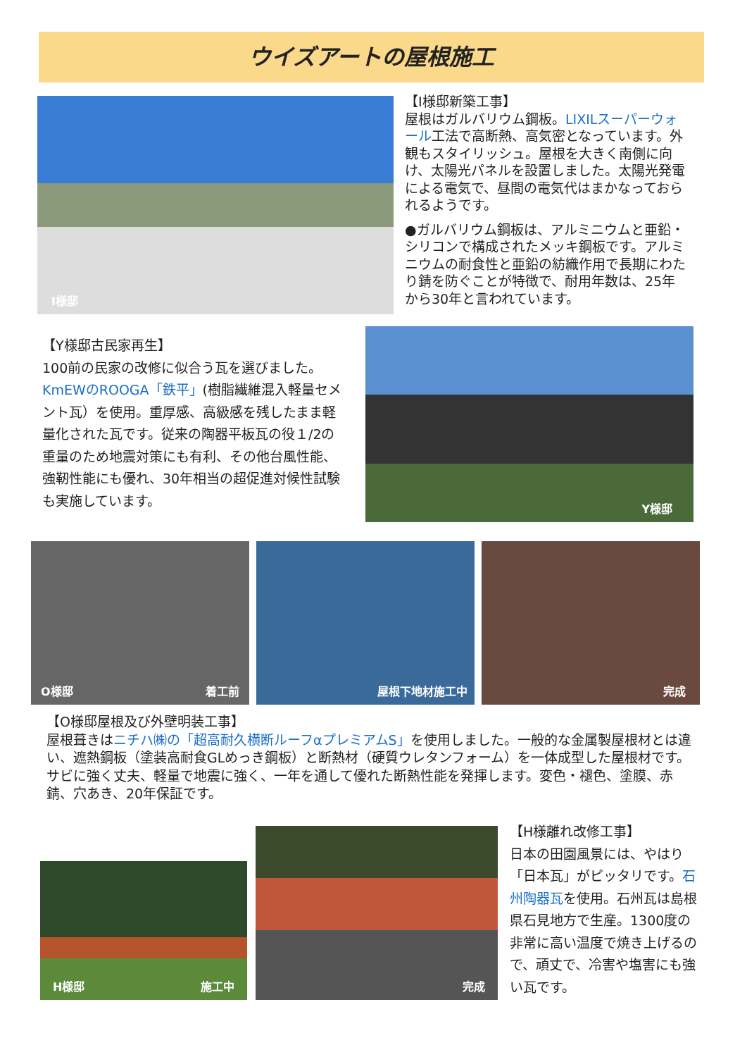ウイズアートの屋根施工
I様邸
【I様邸新築工事】
屋根はガルバリウム鋼板。LIXILスーパーウォール工法で高断熱、高気密となっています。外観もスタイリッシュ。屋根を大きく南側に向け、太陽光パネルを設置しました。太陽光発電による電気で、昼間の電気代はまかなっておられるようです。
●ガルバリウム鋼板は、アルミニウムと亜鉛・シリコンで構成されたメッキ鋼板です。アルミニウムの耐食性と亜鉛の紡織作用で長期にわたり錆を防ぐことが特徴で、耐用年数は、25年から30年と言われています。
【Y様邸古民家再生】
100前の民家の改修に似合う瓦を選びました。KmEWのROOGA「鉄平」(樹脂繊維混入軽量セメント瓦）を使用。重厚感、高級感を残したまま軽量化された瓦です。従来の陶器平板瓦の役１/2の重量のため地震対策にも有利、その他台風性能、強靭性能にも優れ、30年相当の超促進対候性試験も実施しています。
Y様邸
O様邸 着工前
屋根下地材施工中
完成
【O様邸屋根及び外壁明装工事】
屋根葺きはニチハ㈱の「超高耐久横断ルーフαプレミアムS」を使用しました。一般的な金属製屋根材とは違い、遮熱鋼板（塗装高耐食GLめっき鋼板）と断熱材（硬質ウレタンフォーム）を一体成型した屋根材です。サビに強く丈夫、軽量で地震に強く、一年を通して優れた断熱性能を発揮します。変色・褪色、塗膜、赤錆、穴あき、20年保証です。
H様邸 施工中
完成
【H様離れ改修工事】
日本の田園風景には、やはり「日本瓦」がピッタリです。石州陶器瓦を使用。石州瓦は島根県石見地方で生産。1300度の非常に高い温度で焼き上げるので、頑丈で、冷害や塩害にも強い瓦です。